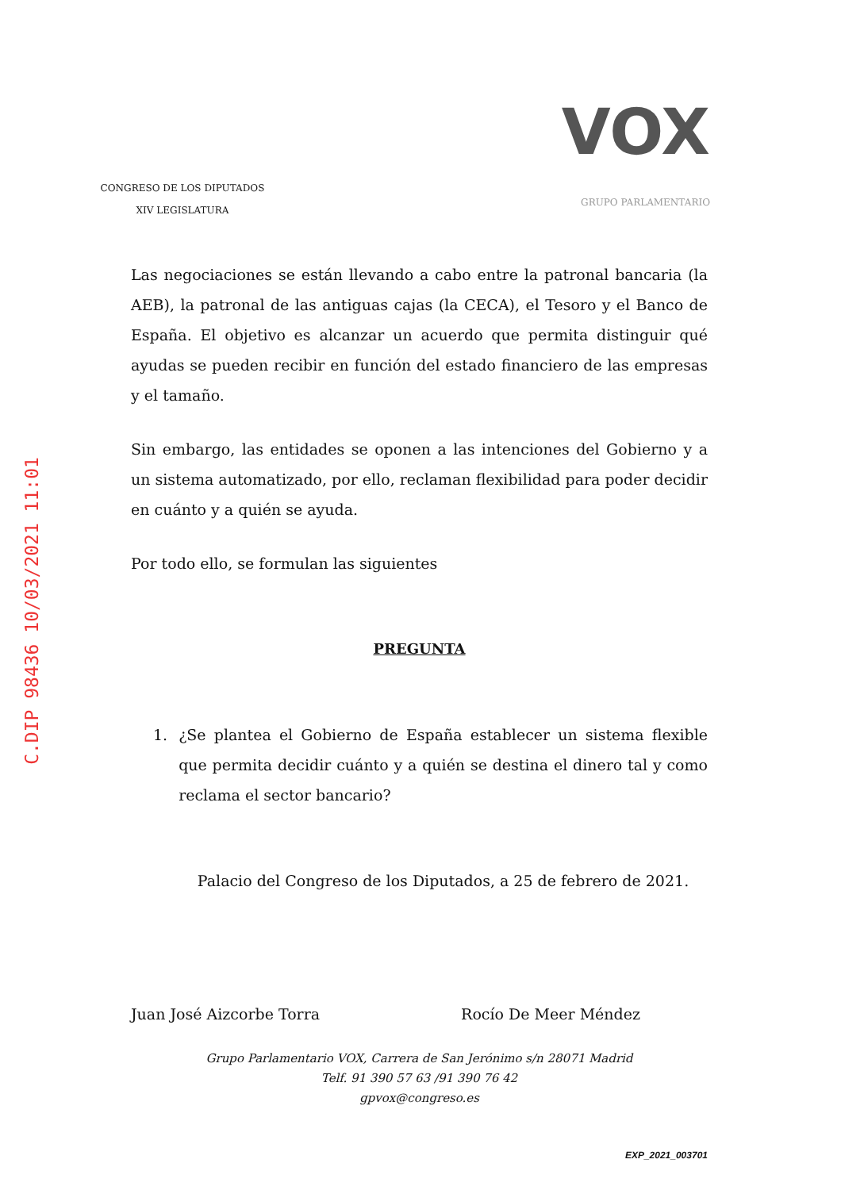C.DIP 98436 10/03/2021 11:01
CONGRESO DE LOS DIPUTADOS
XIV LEGISLATURA
VOX
GRUPO PARLAMENTARIO
Las negociaciones se están llevando a cabo entre la patronal bancaria (la AEB), la patronal de las antiguas cajas (la CECA), el Tesoro y el Banco de España. El objetivo es alcanzar un acuerdo que permita distinguir qué ayudas se pueden recibir en función del estado financiero de las empresas y el tamaño.
Sin embargo, las entidades se oponen a las intenciones del Gobierno y a un sistema automatizado, por ello, reclaman flexibilidad para poder decidir en cuánto y a quién se ayuda.
Por todo ello, se formulan las siguientes
PREGUNTA
1. ¿Se plantea el Gobierno de España establecer un sistema flexible que permita decidir cuánto y a quién se destina el dinero tal y como reclama el sector bancario?
Palacio del Congreso de los Diputados, a 25 de febrero de 2021.
Juan José Aizcorbe Torra Rocío De Meer Méndez
Grupo Parlamentario VOX, Carrera de San Jerónimo s/n 28071 Madrid
Telf. 91 390 57 63 /91 390 76 42
gpvox@congreso.es
EXP_2021_003701